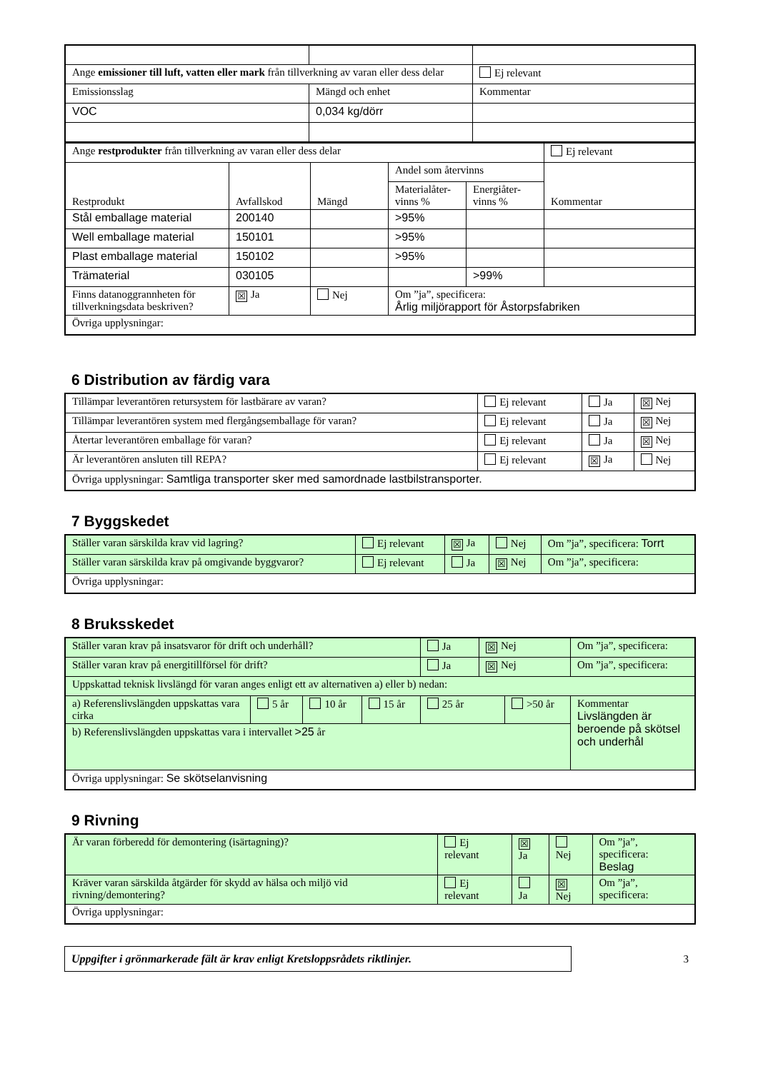| Ange emissioner till luft, vatten eller mark från tillverkning av varan eller dess delar | | Ej relevant |
| Emissionsslag | Mängd och enhet | Kommentar |
| VOC | 0,034 kg/dörr | |
| Ange restprodukter från tillverkning av varan eller dess delar | | | | | Ej relevant |
| Restprodukt | Avfallskod | Mängd | Andel som återvinns | | Kommentar |
| | | | Materialåter-vinns % | Energiåter-vinns % | |
| Stål emballage material | 200140 | | >95% | | |
| Well emballage material | 150101 | | >95% | | |
| Plast emballage material | 150102 | | >95% | | |
| Trämaterial | 030105 | | | >99% | |
| Finns datanoggrannheten för tillverkningsdata beskriven? | ☒ Ja | Nej | Om ”ja”, specificera: Årlig miljörapport för Åstorpsfabriken | | |
| Övriga upplysningar: | | | | | |
6 Distribution av färdig vara
| Tillämpar leverantören retursystem för lastbärare av varan? | Ej relevant | Ja | ☒ Nej |
| Tillämpar leverantören system med flergångsemballage för varan? | Ej relevant | Ja | ☒ Nej |
| Återtar leverantören emballage för varan? | Ej relevant | Ja | ☒ Nej |
| Är leverantören ansluten till REPA? | Ej relevant | ☒ Ja | Nej |
| Övriga upplysningar: Samtliga transporter sker med samordnade lastbilstransporter. | | | |
7 Byggskedet
| Ställer varan särskilda krav vid lagring? | Ej relevant | ☒ Ja | Nej | Om ”ja”, specificera: Torrt |
| Ställer varan särskilda krav på omgivande byggvaror? | Ej relevant | Ja | ☒ Nej | Om ”ja”, specificera: |
| Övriga upplysningar: | | | | |
8 Bruksskedet
| Ställer varan krav på insatsvaror för drift och underhåll? | | | | Ja | ☒ Nej | | Om ”ja”, specificera: | |
| Ställer varan krav på energitillförsel för drift? | | | | Ja | ☒ Nej | | Om ”ja”, specificera: | |
| Uppskattad teknisk livslängd för varan anges enligt ett av alternativen a) eller b) nedan: | | | | | | | | |
| a) Referenslivslängden uppskattas vara cirka | 5 år | 10 år | 15 år | 25 år | | >50 år | | Kommentar Livslängden är beroende på skötsel och underhål |
| b) Referenslivslängden uppskattas vara i intervallet >25 år | | | | | | | | |
| Övriga upplysningar: Se skötselanvisning | | | | | | | | |
9 Rivning
| Är varan förberedd för demontering (isärtagning)? | Ej relevant | ☒ Ja | Nej | Om ”ja”, specificera: Beslag |
| Kräver varan särskilda åtgärder för skydd av hälsa och miljö vid rivning/demontering? | Ej relevant | Ja | ☒ Nej | Om ”ja”, specificera: |
| Övriga upplysningar: | | | | |
Uppgifter i grönmarkerade fält är krav enligt Kretsloppsrådets riktlinjer.
3